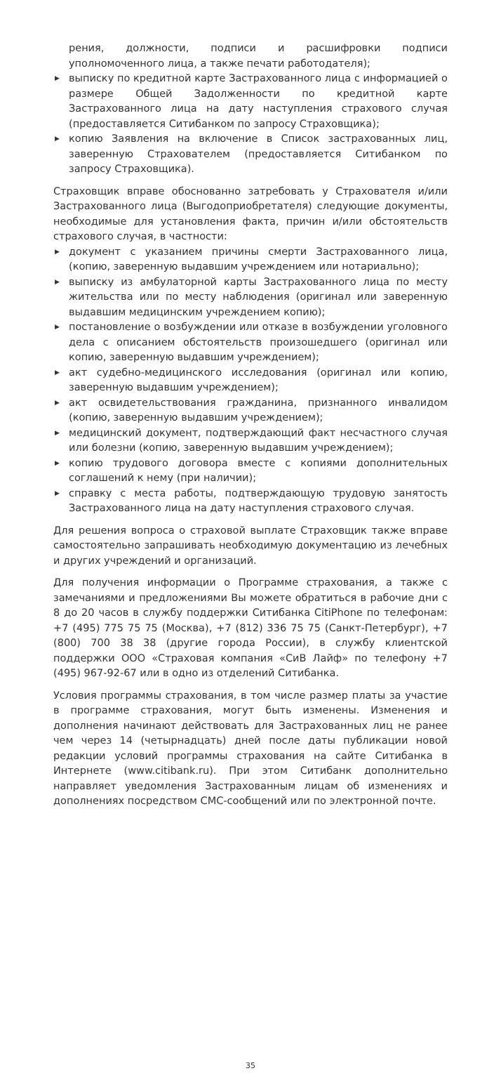рения, должности, подписи и расшифровки подписи уполномоченного лица, а также печати работодателя);
▶ выписку по кредитной карте Застрахованного лица с информацией о размере Общей Задолженности по кредитной карте Застрахованного лица на дату наступления страхового случая (предоставляется Ситибанком по запросу Страховщика);
▶ копию Заявления на включение в Список застрахованных лиц, заверенную Страхователем (предоставляется Ситибанком по запросу Страховщика).
Страховщик вправе обоснованно затребовать у Страхователя и/или Застрахованного лица (Выгодоприобретателя) следующие документы, необходимые для установления факта, причин и/или обстоятельств страхового случая, в частности:
▶ документ с указанием причины смерти Застрахованного лица, (копию, заверенную выдавшим учреждением или нотариально);
▶ выписку из амбулаторной карты Застрахованного лица по месту жительства или по месту наблюдения (оригинал или заверенную выдавшим медицинским учреждением копию);
▶ постановление о возбуждении или отказе в возбуждении уголовного дела с описанием обстоятельств произошедшего (оригинал или копию, заверенную выдавшим учреждением);
▶ акт судебно-медицинского исследования (оригинал или копию, заверенную выдавшим учреждением);
▶ акт освидетельствования гражданина, признанного инвалидом (копию, заверенную выдавшим учреждением);
▶ медицинский документ, подтверждающий факт несчастного случая или болезни (копию, заверенную выдавшим учреждением);
▶ копию трудового договора вместе с копиями дополнительных соглашений к нему (при наличии);
▶ справку с места работы, подтверждающую трудовую занятость Застрахованного лица на дату наступления страхового случая.
Для решения вопроса о страховой выплате Страховщик также вправе самостоятельно запрашивать необходимую документацию из лечебных и других учреждений и организаций.
Для получения информации о Программе страхования, а также с замечаниями и предложениями Вы можете обратиться в рабочие дни с 8 до 20 часов в службу поддержки Ситибанка CitiPhone по телефонам: +7 (495) 775 75 75 (Москва), +7 (812) 336 75 75 (Санкт-Петербург), +7 (800) 700 38 38 (другие города России), в службу клиентской поддержки ООО «Страховая компания «СиВ Лайф» по телефону +7 (495) 967-92-67 или в одно из отделений Ситибанка.
Условия программы страхования, в том числе размер платы за участие в программе страхования, могут быть изменены. Изменения и дополнения начинают действовать для Застрахованных лиц не ранее чем через 14 (четырнадцать) дней после даты публикации новой редакции условий программы страхования на сайте Ситибанка в Интернете (www.citibank.ru). При этом Ситибанк дополнительно направляет уведомления Застрахованным лицам об изменениях и дополнениях посредством СМС-сообщений или по электронной почте.
35